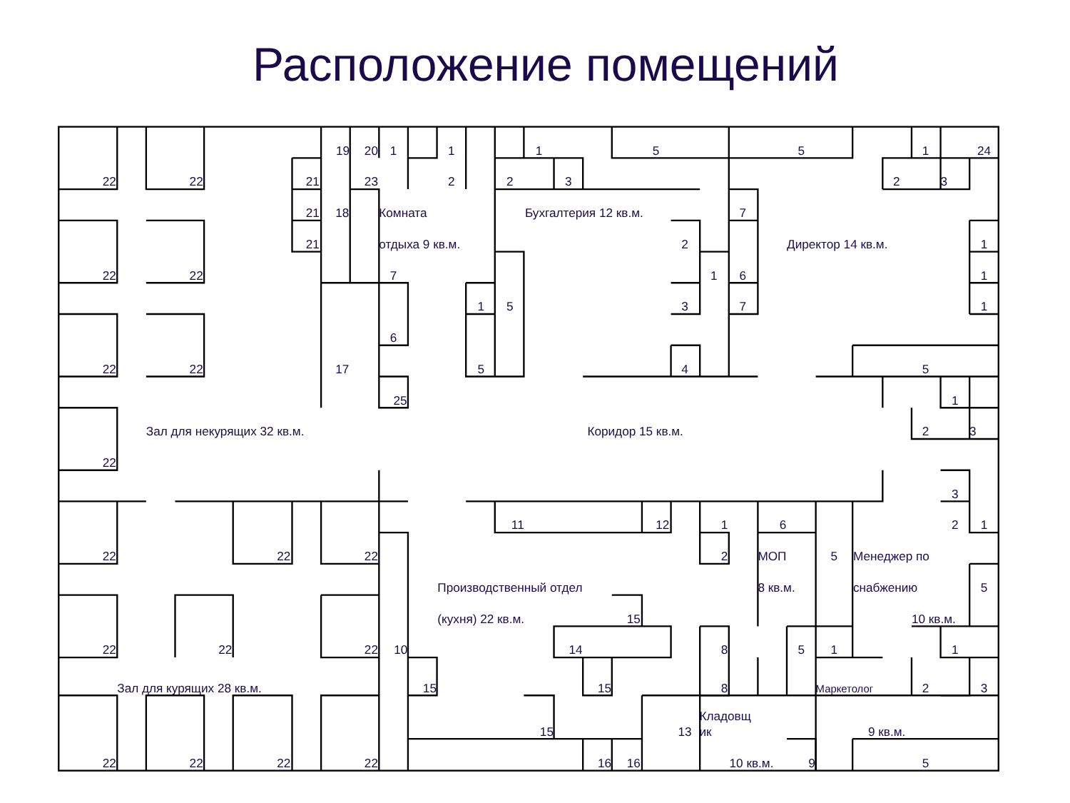Расположение помещений
19
20
1
1
1
5
5
1
24
22
22
21
23
2
2
3
2
3
21
18
Комната
Бухгалтерия 12 кв.м.
7
21
отдыха 9 кв.м.
2
Директор 14 кв.м.
1
22
22
7
1
6
1
1
5
3
7
1
6
22
22
17
5
4
5
25
1
Зал для некурящих 32 кв.м.
Коридор 15 кв.м.
2
3
22
3
11
12
1
6
2
1
22
22
22
2
МОП
5
Менеджер по
Производственный отдел
8 кв.м.
снабжению
5
(кухня) 22 кв.м.
15
10 кв.м.
22
22
22
10
14
8
5
1
1
Зал для курящих 28 кв.м.
15
15
8
Маркетолог
2
3
Кладовщ
15
13
ик
9 кв.м.
22
22
22
22
16
16
10 кв.м.
9
5